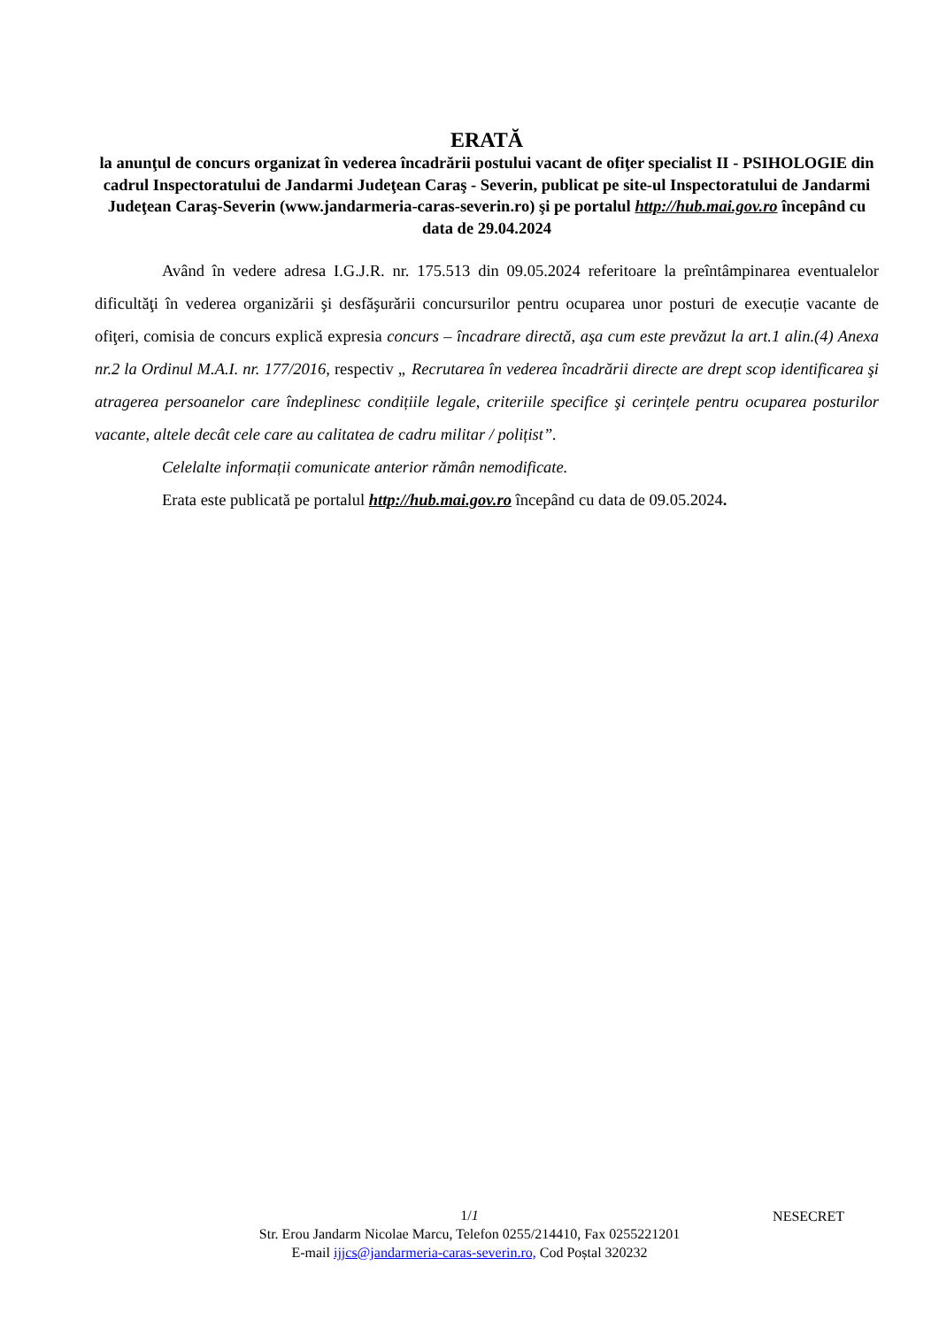ERATĂ
la anunţul de concurs organizat în vederea încadrării postului vacant de ofiţer specialist II - PSIHOLOGIE din cadrul Inspectoratului de Jandarmi Judeţean Caraş - Severin, publicat pe site-ul Inspectoratului de Jandarmi Judeţean Caraş-Severin (www.jandarmeria-caras-severin.ro) şi pe portalul http://hub.mai.gov.ro începând cu data de 29.04.2024
Având în vedere adresa I.G.J.R. nr. 175.513 din 09.05.2024 referitoare la preîntâmpinarea eventualelor dificultăţi în vederea organizării şi desfăşurării concursurilor pentru ocuparea unor posturi de execuție vacante de ofiţeri, comisia de concurs explică expresia concurs – încadrare directă, aşa cum este prevăzut la art.1 alin.(4) Anexa nr.2 la Ordinul M.A.I. nr. 177/2016, respectiv „ Recrutarea în vederea încadrării directe are drept scop identificarea şi atragerea persoanelor care îndeplinesc condițiile legale, criteriile specifice şi cerințele pentru ocuparea posturilor vacante, altele decât cele care au calitatea de cadru militar / polițist”.
Celelalte informații comunicate anterior rămân nemodificate.
Erata este publicată pe portalul http://hub.mai.gov.ro începând cu data de 09.05.2024.
NESECRET
1/1
Str. Erou Jandarm Nicolae Marcu, Telefon 0255/214410, Fax 0255221201
E-mail ijjcs@jandarmeria-caras-severin.ro, Cod Poștal 320232